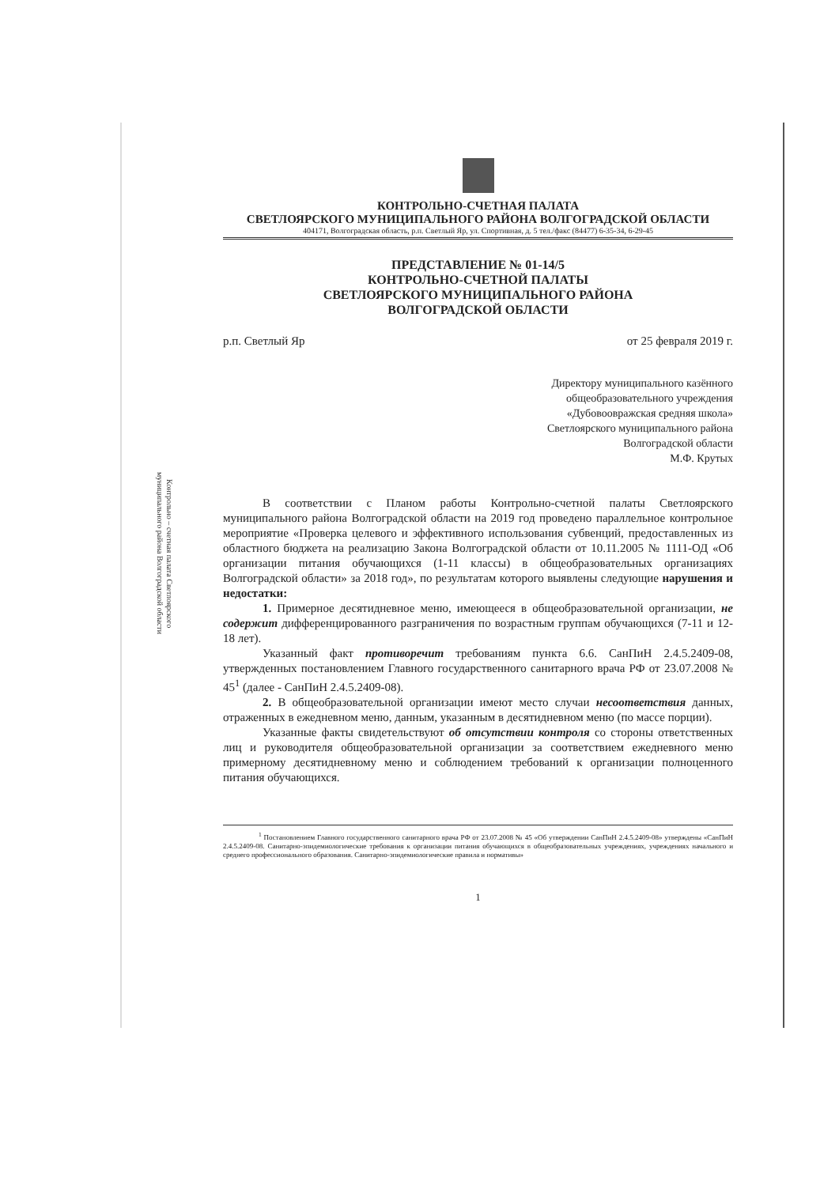Контрольно – счетная палата Светлоярского муниципального района Волгоградской области
КОНТРОЛЬНО-СЧЕТНАЯ ПАЛАТА
СВЕТЛОЯРСКОГО МУНИЦИПАЛЬНОГО РАЙОНА ВОЛГОГРАДСКОЙ ОБЛАСТИ
404171, Волгоградская область, р.п. Светлый Яр, ул. Спортивная, д. 5 тел./факс (84477) 6-35-34, 6-29-45
ПРЕДСТАВЛЕНИЕ № 01-14/5
КОНТРОЛЬНО-СЧЕТНОЙ ПАЛАТЫ
СВЕТЛОЯРСКОГО МУНИЦИПАЛЬНОГО РАЙОНА
ВОЛГОГРАДСКОЙ ОБЛАСТИ
р.п. Светлый Яр от 25 февраля 2019 г.
Директору муниципального казённого
общеобразовательного учреждения
«Дубовоовражская средняя школа»
Светлоярского муниципального района
Волгоградской области
М.Ф. Крутых
В соответствии с Планом работы Контрольно-счетной палаты Светлоярского муниципального района Волгоградской области на 2019 год проведено параллельное контрольное мероприятие «Проверка целевого и эффективного использования субвенций, предоставленных из областного бюджета на реализацию Закона Волгоградской области от 10.11.2005 № 1111-ОД «Об организации питания обучающихся (1-11 классы) в общеобразовательных организациях Волгоградской области» за 2018 год», по результатам которого выявлены следующие нарушения и недостатки:
1. Примерное десятидневное меню, имеющееся в общеобразовательной организации, не содержит дифференцированного разграничения по возрастным группам обучающихся (7-11 и 12-18 лет).
Указанный факт противоречит требованиям пункта 6.6. СанПиН 2.4.5.2409-08, утвержденных постановлением Главного государственного санитарного врача РФ от 23.07.2008 № 45<sup>1</sup> (далее - СанПиН 2.4.5.2409-08).
2. В общеобразовательной организации имеют место случаи несоответствия данных, отраженных в ежедневном меню, данным, указанным в десятидневном меню (по массе порции).
Указанные факты свидетельствуют об отсутствии контроля со стороны ответственных лиц и руководителя общеобразовательной организации за соответствием ежедневного меню примерному десятидневному меню и соблюдением требований к организации полноценного питания обучающихся.
<sup>1</sup> Постановлением Главного государственного санитарного врача РФ от 23.07.2008 № 45 «Об утверждении СанПиН 2.4.5.2409-08» утверждены «СанПиН 2.4.5.2409-08. Санитарно-эпидемиологические требования к организации питания обучающихся в общеобразовательных учреждениях, учреждениях начального и среднего профессионального образования. Санитарно-эпидемиологические правила и нормативы»
1